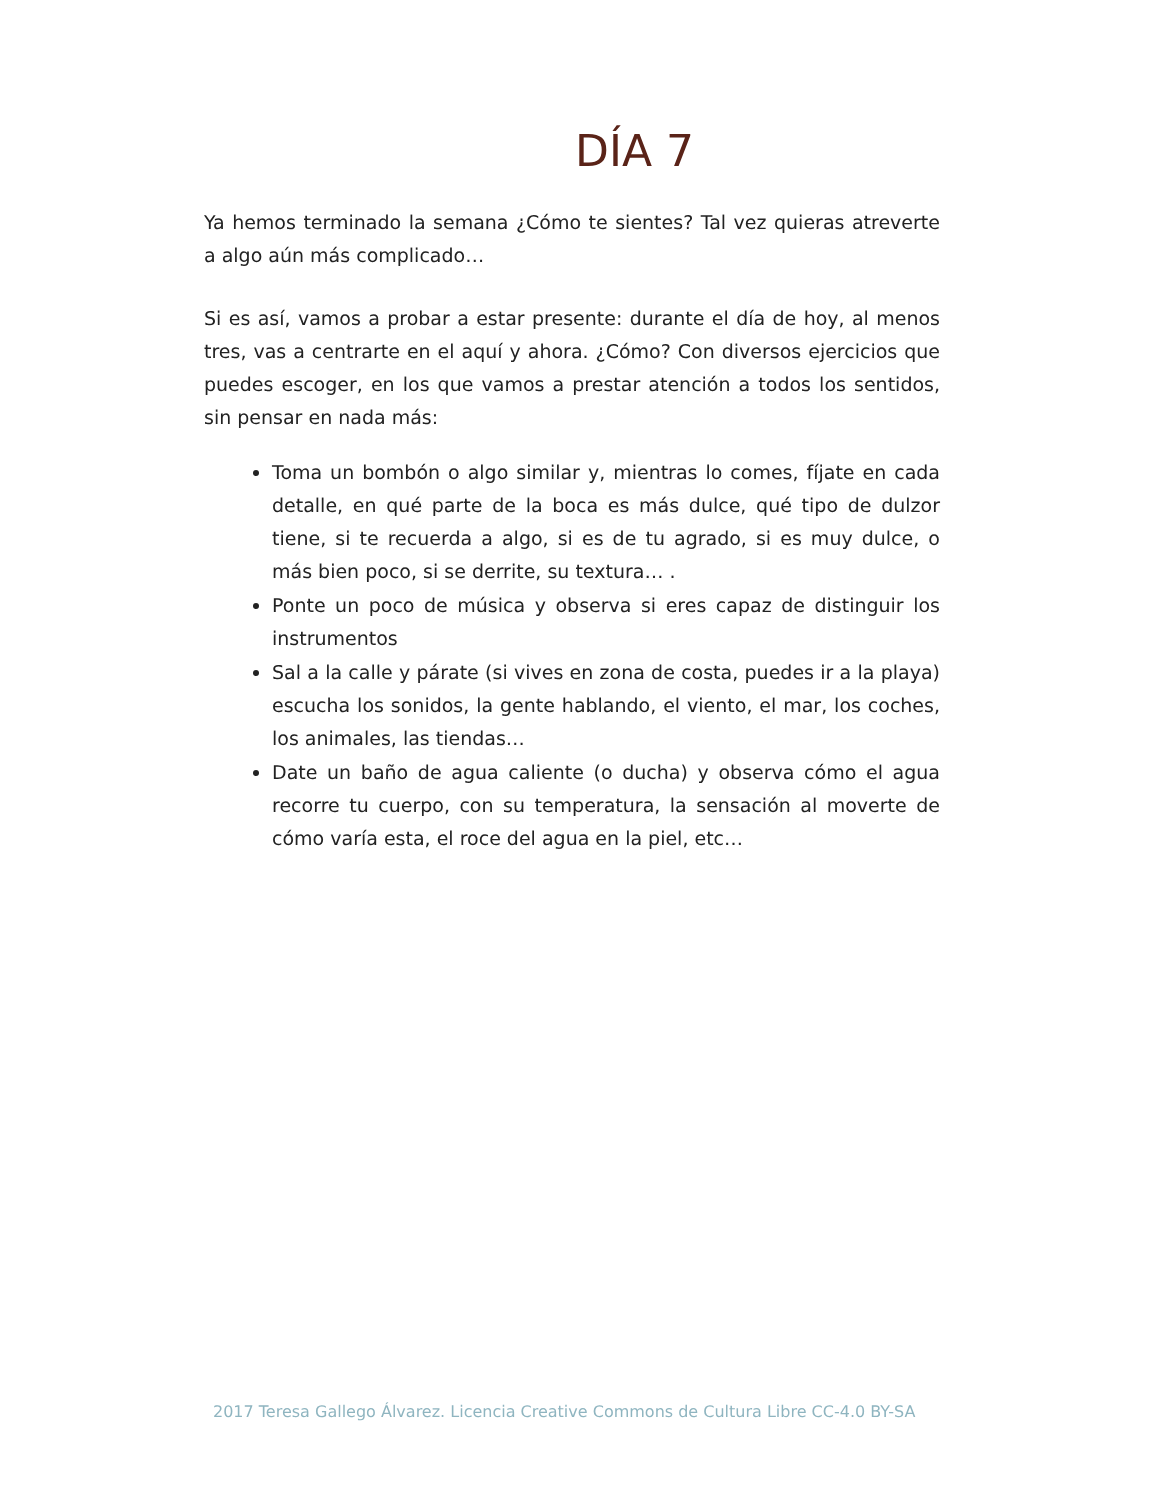DÍA 7
Ya hemos terminado la semana ¿Cómo te sientes? Tal vez quieras atreverte a algo aún más complicado…
Si es así, vamos a probar a estar presente: durante el día de hoy, al menos tres, vas a centrarte en el aquí y ahora. ¿Cómo? Con diversos ejercicios que puedes escoger, en los que vamos a prestar atención a todos los sentidos, sin pensar en nada más:
Toma un bombón o algo similar y, mientras lo comes, fíjate en cada detalle, en qué parte de la boca es más dulce, qué tipo de dulzor tiene, si te recuerda a algo, si es de tu agrado, si es muy dulce, o más bien poco, si se derrite, su textura… .
Ponte un poco de música y observa si eres capaz de distinguir los instrumentos
Sal a la calle y párate (si vives en zona de costa, puedes ir a la playa) escucha los sonidos, la gente hablando, el viento, el mar, los coches, los animales, las tiendas…
Date un baño de agua caliente (o ducha) y observa cómo el agua recorre tu cuerpo, con su temperatura, la sensación al moverte de cómo varía esta, el roce del agua en la piel, etc…
2017 Teresa Gallego Álvarez. Licencia Creative Commons de Cultura Libre CC-4.0 BY-SA